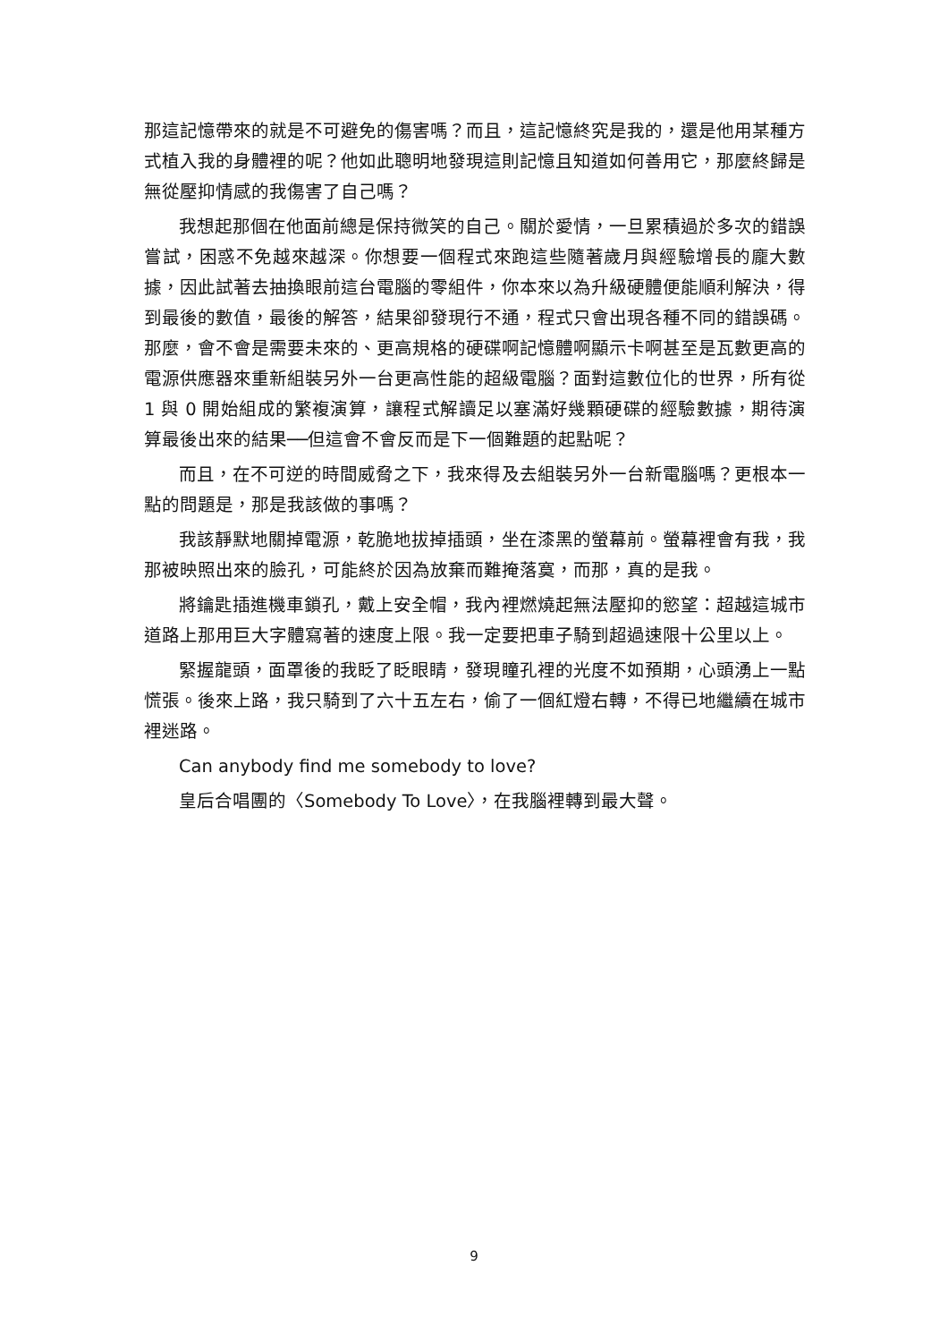那這記憶帶來的就是不可避免的傷害嗎？而且，這記憶終究是我的，還是他用某種方式植入我的身體裡的呢？他如此聰明地發現這則記憶且知道如何善用它，那麼終歸是無從壓抑情感的我傷害了自己嗎？
我想起那個在他面前總是保持微笑的自己。關於愛情，一旦累積過於多次的錯誤嘗試，困惑不免越來越深。你想要一個程式來跑這些隨著歲月與經驗增長的龐大數據，因此試著去抽換眼前這台電腦的零組件，你本來以為升級硬體便能順利解決，得到最後的數值，最後的解答，結果卻發現行不通，程式只會出現各種不同的錯誤碼。那麼，會不會是需要未來的、更高規格的硬碟啊記憶體啊顯示卡啊甚至是瓦數更高的電源供應器來重新組裝另外一台更高性能的超級電腦？面對這數位化的世界，所有從 1 與 0 開始組成的繁複演算，讓程式解讀足以塞滿好幾顆硬碟的經驗數據，期待演算最後出來的結果──但這會不會反而是下一個難題的起點呢？
而且，在不可逆的時間威脅之下，我來得及去組裝另外一台新電腦嗎？更根本一點的問題是，那是我該做的事嗎？
我該靜默地關掉電源，乾脆地拔掉插頭，坐在漆黑的螢幕前。螢幕裡會有我，我那被映照出來的臉孔，可能終於因為放棄而難掩落寞，而那，真的是我。
將鑰匙插進機車鎖孔，戴上安全帽，我內裡燃燒起無法壓抑的慾望：超越這城市道路上那用巨大字體寫著的速度上限。我一定要把車子騎到超過速限十公里以上。
緊握龍頭，面罩後的我眨了眨眼睛，發現瞳孔裡的光度不如預期，心頭湧上一點慌張。後來上路，我只騎到了六十五左右，偷了一個紅燈右轉，不得已地繼續在城市裡迷路。
Can anybody find me somebody to love?
皇后合唱團的〈Somebody To Love〉，在我腦裡轉到最大聲。
9